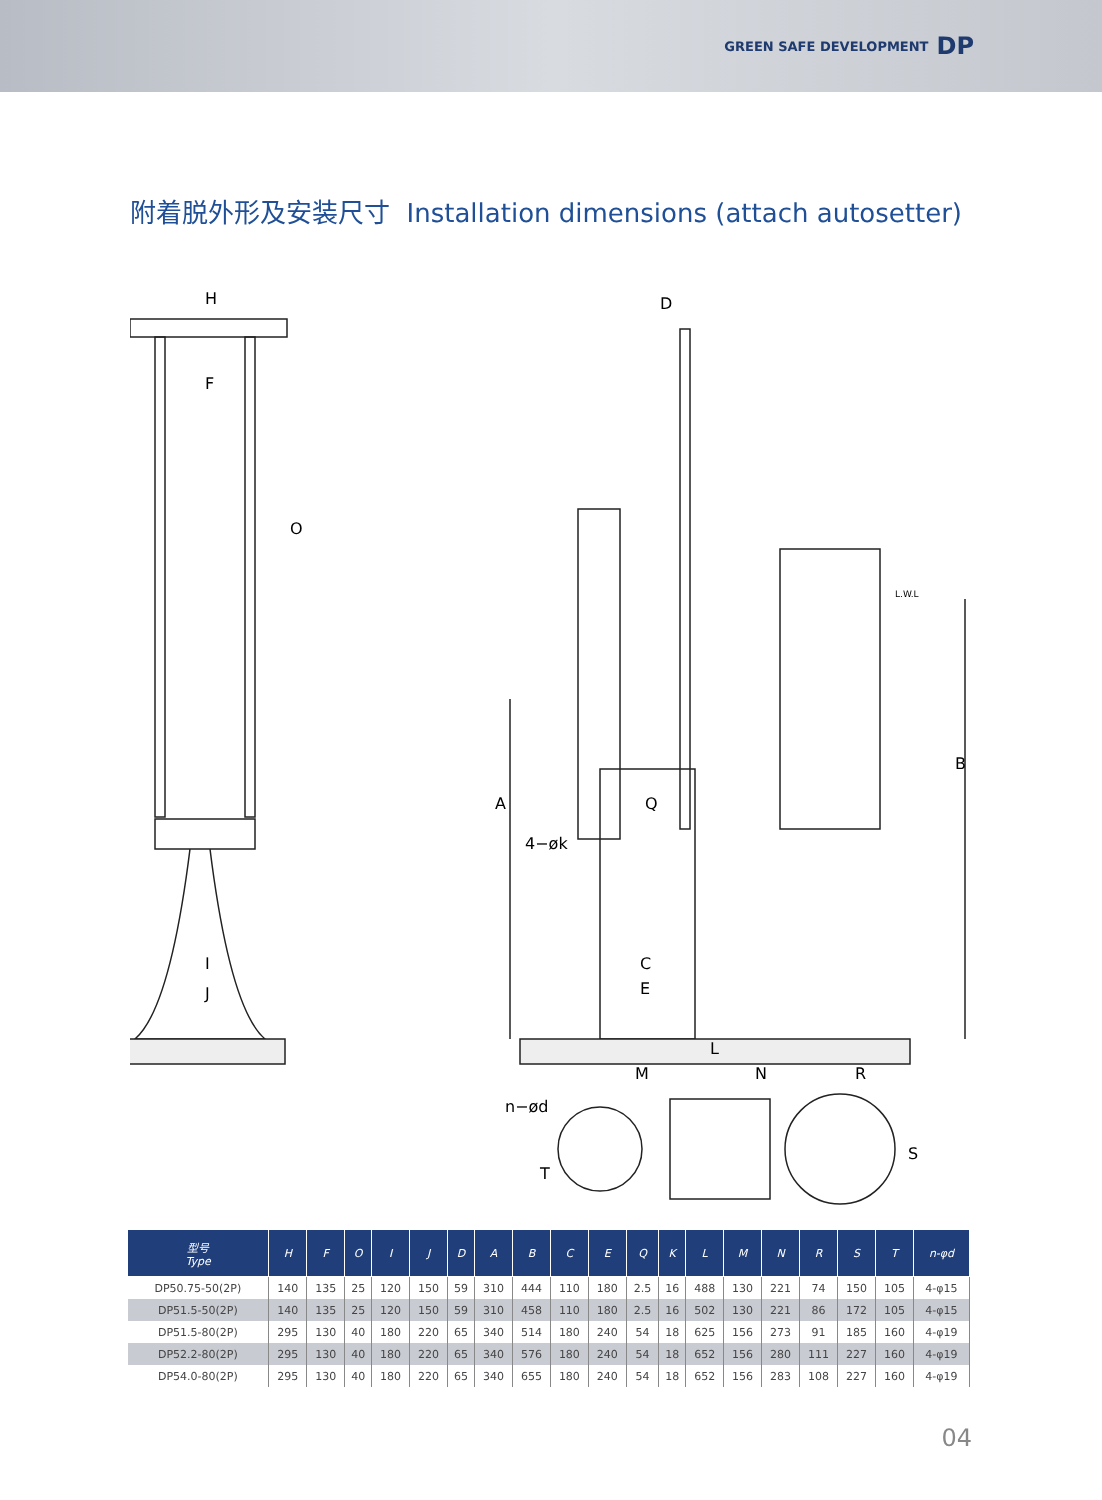GREEN SAFE DEVELOPMENT DP
附着脱外形及安装尺寸 Installation dimensions (attach autosetter)
H
F
O
I
J
D
L.W.L
A
B
Q
4−øk
C
E
L
M N R
n−ød
T
S
| 型号 Type | H | F | O | I | J | D | A | B | C | E | Q | K | L | M | N | R | S | T | n-φd |
| --- | --- | --- | --- | --- | --- | --- | --- | --- | --- | --- | --- | --- | --- | --- | --- | --- | --- | --- | --- |
| DP50.75-50(2P) | 140 | 135 | 25 | 120 | 150 | 59 | 310 | 444 | 110 | 180 | 2.5 | 16 | 488 | 130 | 221 | 74 | 150 | 105 | 4-φ15 |
| DP51.5-50(2P) | 140 | 135 | 25 | 120 | 150 | 59 | 310 | 458 | 110 | 180 | 2.5 | 16 | 502 | 130 | 221 | 86 | 172 | 105 | 4-φ15 |
| DP51.5-80(2P) | 295 | 130 | 40 | 180 | 220 | 65 | 340 | 514 | 180 | 240 | 54 | 18 | 625 | 156 | 273 | 91 | 185 | 160 | 4-φ19 |
| DP52.2-80(2P) | 295 | 130 | 40 | 180 | 220 | 65 | 340 | 576 | 180 | 240 | 54 | 18 | 652 | 156 | 280 | 111 | 227 | 160 | 4-φ19 |
| DP54.0-80(2P) | 295 | 130 | 40 | 180 | 220 | 65 | 340 | 655 | 180 | 240 | 54 | 18 | 652 | 156 | 283 | 108 | 227 | 160 | 4-φ19 |
04